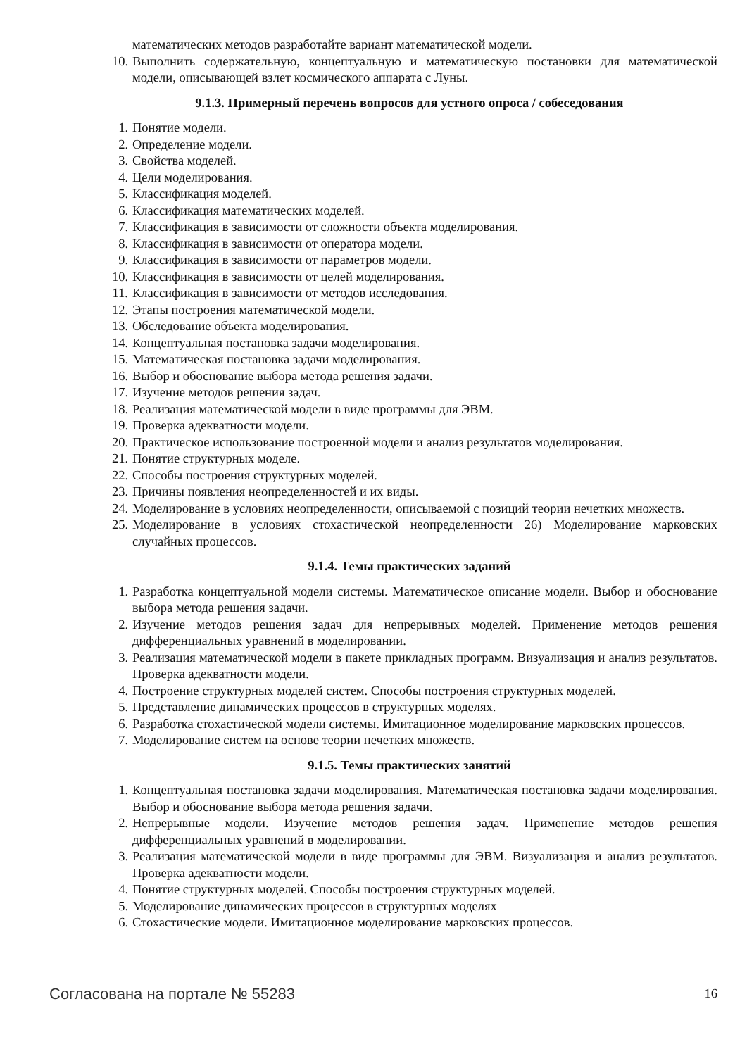математических методов разработайте вариант математической модели.
10. Выполнить содержательную, концептуальную и математическую постановки для математической модели, описывающей взлет космического аппарата с Луны.
9.1.3. Примерный перечень вопросов для устного опроса / собеседования
1. Понятие модели.
2. Определение модели.
3. Свойства моделей.
4. Цели моделирования.
5. Классификация моделей.
6. Классификация математических моделей.
7. Классификация в зависимости от сложности объекта моделирования.
8. Классификация в зависимости от оператора модели.
9. Классификация в зависимости от параметров модели.
10. Классификация в зависимости от целей моделирования.
11. Классификация в зависимости от методов исследования.
12. Этапы построения математической модели.
13. Обследование объекта моделирования.
14. Концептуальная постановка задачи моделирования.
15. Математическая постановка задачи моделирования.
16. Выбор и обоснование выбора метода решения задачи.
17. Изучение методов решения задач.
18. Реализация математической модели в виде программы для ЭВМ.
19. Проверка адекватности модели.
20. Практическое использование построенной модели и анализ результатов моделирования.
21. Понятие структурных моделе.
22. Способы построения структурных моделей.
23. Причины появления неопределенностей и их виды.
24. Моделирование в условиях неопределенности, описываемой с позиций теории нечетких множеств.
25. Моделирование в условиях стохастической неопределенности 26) Моделирование марковских случайных процессов.
9.1.4. Темы практических заданий
1. Разработка концептуальной модели системы. Математическое описание модели. Выбор и обоснование выбора метода решения задачи.
2. Изучение методов решения задач для непрерывных моделей. Применение методов решения дифференциальных уравнений в моделировании.
3. Реализация математической модели в пакете прикладных программ. Визуализация и анализ результатов. Проверка адекватности модели.
4. Построение структурных моделей систем. Способы построения структурных моделей.
5. Представление динамических процессов в структурных моделях.
6. Разработка стохастической модели системы. Имитационное моделирование марковских процессов.
7. Моделирование систем на основе теории нечетких множеств.
9.1.5. Темы практических занятий
1. Концептуальная постановка задачи моделирования. Математическая постановка задачи моделирования. Выбор и обоснование выбора метода решения задачи.
2. Непрерывные модели. Изучение методов решения задач. Применение методов решения дифференциальных уравнений в моделировании.
3. Реализация математической модели в виде программы для ЭВМ. Визуализация и анализ результатов. Проверка адекватности модели.
4. Понятие структурных моделей. Способы построения структурных моделей.
5. Моделирование динамических процессов в структурных моделях
6. Стохастические модели. Имитационное моделирование марковских процессов.
Согласована на портале № 55283 16